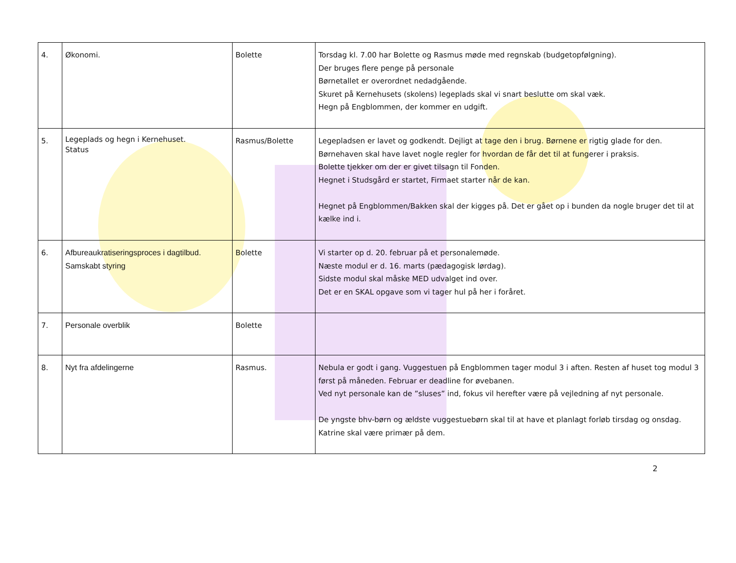| 4. | Økonomi. | Bolette | Torsdag kl. 7.00 har Bolette og Rasmus møde med regnskab (budgetopfølgning). Der bruges flere penge på personale Børnetallet er overordnet nedadgående. Skuret på Kernehusets (skolens) legeplads skal vi snart beslutte om skal væk. Hegn på Engblommen, der kommer en udgift. |
| 5. | Legeplads og hegn i Kernehuset. Status | Rasmus/Bolette | Legepladsen er lavet og godkendt. Dejligt at tage den i brug. Børnene er rigtig glade for den. Børnehaven skal have lavet nogle regler for hvordan de får det til at fungerer i praksis. Bolette tjekker om der er givet tilsagn til Fonden. Hegnet i Studsgård er startet, Firmaet starter når de kan. Hegnet på Engblommen/Bakken skal der kigges på. Det er gået op i bunden da nogle bruger det til at kælke ind i. |
| 6. | Afbureaukratiseringsproces i dagtilbud. Samskabt styring | Bolette | Vi starter op d. 20. februar på et personalemøde. Næste modul er d. 16. marts (pædagogisk lørdag). Sidste modul skal måske MED udvalget ind over. Det er en SKAL opgave som vi tager hul på her i foråret. |
| 7. | Personale overblik | Bolette | |
| 8. | Nyt fra afdelingerne | Rasmus. | Nebula er godt i gang. Vuggestuen på Engblommen tager modul 3 i aften. Resten af huset tog modul 3 først på måneden. Februar er deadline for øvebanen. Ved nyt personale kan de ”sluses” ind, fokus vil herefter være på vejledning af nyt personale. De yngste bhv-børn og ældste vuggestuebørn skal til at have et planlagt forløb tirsdag og onsdag. Katrine skal være primær på dem. |
2